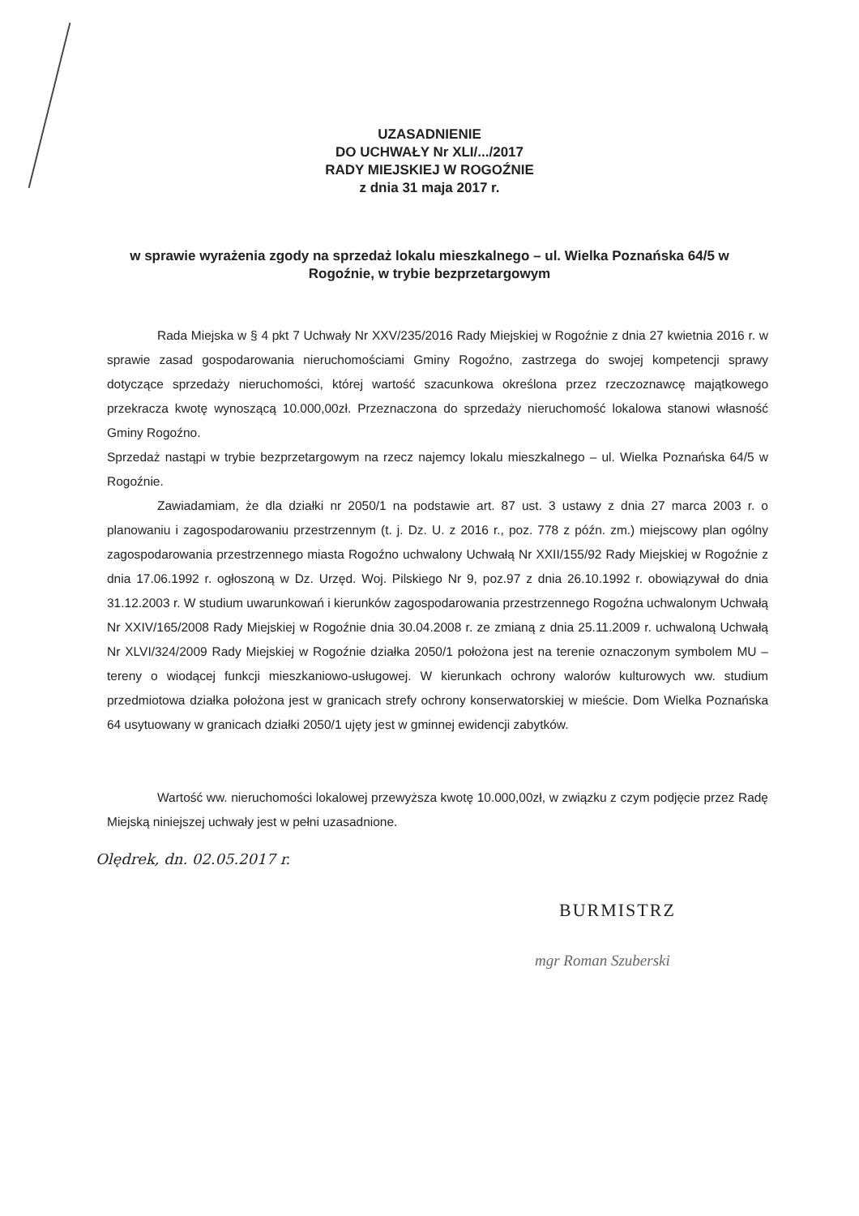UZASADNIENIE
DO UCHWAŁY Nr XLI/.../2017
RADY MIEJSKIEJ W ROGOŹNIE
z dnia 31 maja 2017 r.
w sprawie wyrażenia zgody na sprzedaż lokalu mieszkalnego – ul. Wielka Poznańska 64/5 w Rogoźnie, w trybie bezprzetargowym
Rada Miejska w § 4 pkt 7 Uchwały Nr XXV/235/2016 Rady Miejskiej w Rogoźnie z dnia 27 kwietnia 2016 r. w sprawie zasad gospodarowania nieruchomościami Gminy Rogoźno, zastrzega do swojej kompetencji sprawy dotyczące sprzedaży nieruchomości, której wartość szacunkowa określona przez rzeczoznawcę majątkowego przekracza kwotę wynoszącą 10.000,00zł. Przeznaczona do sprzedaży nieruchomość lokalowa stanowi własność Gminy Rogoźno.
Sprzedaż nastąpi w trybie bezprzetargowym na rzecz najemcy lokalu mieszkalnego – ul. Wielka Poznańska 64/5 w Rogoźnie.
Zawiadamiam, że dla działki nr 2050/1 na podstawie art. 87 ust. 3 ustawy z dnia 27 marca 2003 r. o planowaniu i zagospodarowaniu przestrzennym (t. j. Dz. U. z 2016 r., poz. 778 z późn. zm.) miejscowy plan ogólny zagospodarowania przestrzennego miasta Rogoźno uchwalony Uchwałą Nr XXII/155/92 Rady Miejskiej w Rogoźnie z dnia 17.06.1992 r. ogłoszoną w Dz. Urzęd. Woj. Pilskiego Nr 9, poz.97 z dnia 26.10.1992 r. obowiązywał do dnia 31.12.2003 r. W studium uwarunkowań i kierunków zagospodarowania przestrzennego Rogoźna uchwalonym Uchwałą Nr XXIV/165/2008 Rady Miejskiej w Rogoźnie dnia 30.04.2008 r. ze zmianą z dnia 25.11.2009 r. uchwaloną Uchwałą Nr XLVI/324/2009 Rady Miejskiej w Rogoźnie działka 2050/1 położona jest na terenie oznaczonym symbolem MU – tereny o wiodącej funkcji mieszkaniowo-usługowej. W kierunkach ochrony walorów kulturowych ww. studium przedmiotowa działka położona jest w granicach strefy ochrony konserwatorskiej w mieście. Dom Wielka Poznańska 64 usytuowany w granicach działki 2050/1 ujęty jest w gminnej ewidencji zabytków.
Wartość ww. nieruchomości lokalowej przewyższa kwotę 10.000,00zł, w związku z czym podjęcie przez Radę Miejską niniejszej uchwały jest w pełni uzasadnione.
Olędrek, dn. 02.05.2017 r.
BURMISTRZ
mgr Roman Szuberski